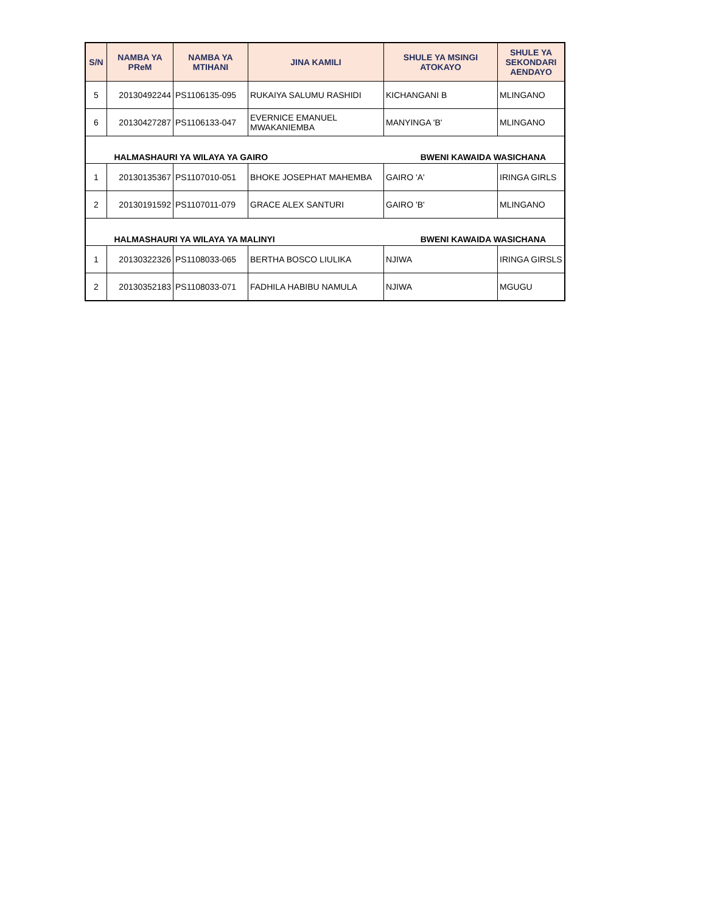| S/N | NAMBA YA PReM | NAMBA YA MTIHANI | JINA KAMILI | SHULE YA MSINGI ATOKAYO | SHULE YA SEKONDARI AENDAYO |
| --- | --- | --- | --- | --- | --- |
| 5 | 20130492244 | PS1106135-095 | RUKAIYA SALUMU RASHIDI | KICHANGANI B | MLINGANO |
| 6 | 20130427287 | PS1106133-047 | EVERNICE EMANUEL MWAKANIEMBA | MANYINGA 'B' | MLINGANO |
| | HALMASHAURI YA WILAYA YA GAIRO | | | BWENI KAWAIDA WASICHANA | |
| 1 | 20130135367 | PS1107010-051 | BHOKE JOSEPHAT MAHEMBA | GAIRO 'A' | IRINGA GIRLS |
| 2 | 20130191592 | PS1107011-079 | GRACE ALEX SANTURI | GAIRO 'B' | MLINGANO |
| | HALMASHAURI YA WILAYA YA MALINYI | | | BWENI KAWAIDA WASICHANA | |
| 1 | 20130322326 | PS1108033-065 | BERTHA BOSCO LIULIKA | NJIWA | IRINGA GIRSLS |
| 2 | 20130352183 | PS1108033-071 | FADHILA HABIBU NAMULA | NJIWA | MGUGU |